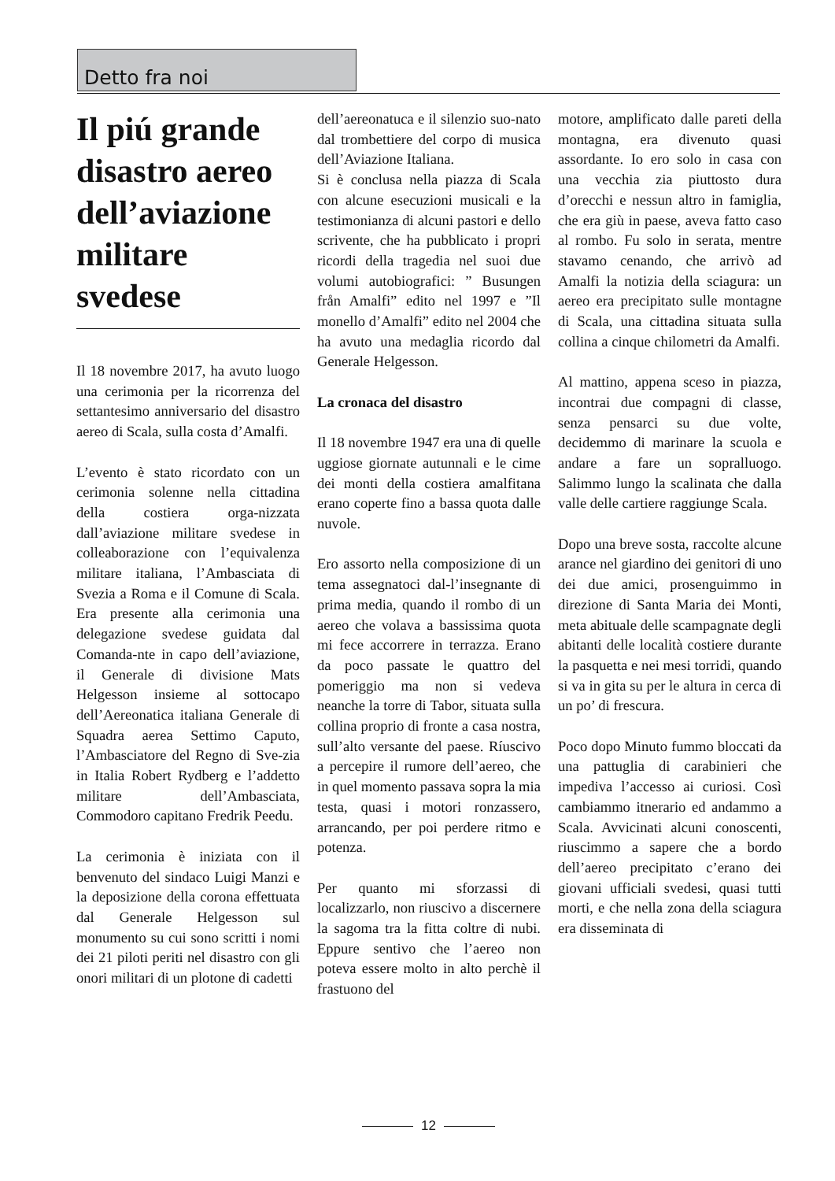Detto fra noi
Il piú grande disastro aereo dell’aviazione militare svedese
Il 18 novembre 2017, ha avuto luogo una cerimonia per la ricorrenza del settantesimo anniversario del disastro aereo di Scala, sulla costa d’Amalfi.
L’evento è stato ricordato con un cerimonia solenne nella cittadina della costiera orga-nizzata dall’aviazione militare svedese in colleaborazione con l’equivalenza militare italiana, l’Ambasciata di Svezia a Roma e il Comune di Scala. Era presente alla cerimonia una delegazione svedese guidata dal Comanda-nte in capo dell’aviazione, il Generale di divisione Mats Helgesson insieme al sottocapo dell’Aereonatica italiana Generale di Squadra aerea Settimo Caputo, l’Ambasciatore del Regno di Sve-zia in Italia Robert Rydberg e l’addetto militare dell’Ambasciata, Commodoro capitano Fredrik Peedu.
La cerimonia è iniziata con il benvenuto del sindaco Luigi Manzi e la deposizione della corona effettuata dal Generale Helgesson sul monumento su cui sono scritti i nomi dei 21 piloti periti nel disastro con gli onori militari di un plotone di cadetti
dell’aereonatuca e il silenzio suo-nato dal trombettiere del corpo di musica dell’Aviazione Italiana.
Si è conclusa nella piazza di Scala con alcune esecuzioni musicali e la testimonianza di alcuni pastori e dello scrivente, che ha pubblicato i propri ricordi della tragedia nel suoi due volumi autobiografici: ” Busungen från Amalfi” edito nel 1997 e ”Il monello d’Amalfi” edito nel 2004 che ha avuto una medaglia ricordo dal Generale Helgesson.
La cronaca del disastro
Il 18 novembre 1947 era una di quelle uggiose giornate autunnali e le cime dei monti della costiera amalfitana erano coperte fino a bassa quota dalle nuvole.
Ero assorto nella composizione di un tema assegnatoci dal-l’insegnante di prima media, quando il rombo di un aereo che volava a bassissima quota mi fece accorrere in terrazza. Erano da poco passate le quattro del pomeriggio ma non si vedeva neanche la torre di Tabor, situata sulla collina proprio di fronte a casa nostra, sull’alto versante del paese. Ríuscivo a percepire il rumore dell’aereo, che in quel momento passava sopra la mia testa, quasi i motori ronzassero, arrancando, per poi perdere ritmo e potenza.
Per quanto mi sforzassi di localizzarlo, non riuscivo a discernere la sagoma tra la fitta coltre di nubi. Eppure sentivo che l’aereo non poteva essere molto in alto perchè il frastuono del
motore, amplificato dalle pareti della montagna, era divenuto quasi assordante. Io ero solo in casa con una vecchia zia piuttosto dura d’orecchi e nessun altro in famiglia, che era giù in paese, aveva fatto caso al rombo. Fu solo in serata, mentre stavamo cenando, che arrivò ad Amalfi la notizia della sciagura: un aereo era precipitato sulle montagne di Scala, una cittadina situata sulla collina a cinque chilometri da Amalfi.
Al mattino, appena sceso in piazza, incontrai due compagni di classe, senza pensarci su due volte, decidemmo di marinare la scuola e andare a fare un sopralluogo. Salimmo lungo la scalinata che dalla valle delle cartiere raggiunge Scala.
Dopo una breve sosta, raccolte alcune arance nel giardino dei genitori di uno dei due amici, prosenguimmo in direzione di Santa Maria dei Monti, meta abituale delle scampagnate degli abitanti delle località costiere durante la pasquetta e nei mesi torridi, quando si va in gita su per le altura in cerca di un po’ di frescura.
Poco dopo Minuto fummo bloccati da una pattuglia di carabinieri che impediva l’accesso ai curiosi. Così cambiammo itnerario ed andammo a Scala. Avvicinati alcuni conoscenti, riuscimmo a sapere che a bordo dell’aereo precipitato c’erano dei giovani ufficiali svedesi, quasi tutti morti, e che nella zona della sciagura era disseminata di
12